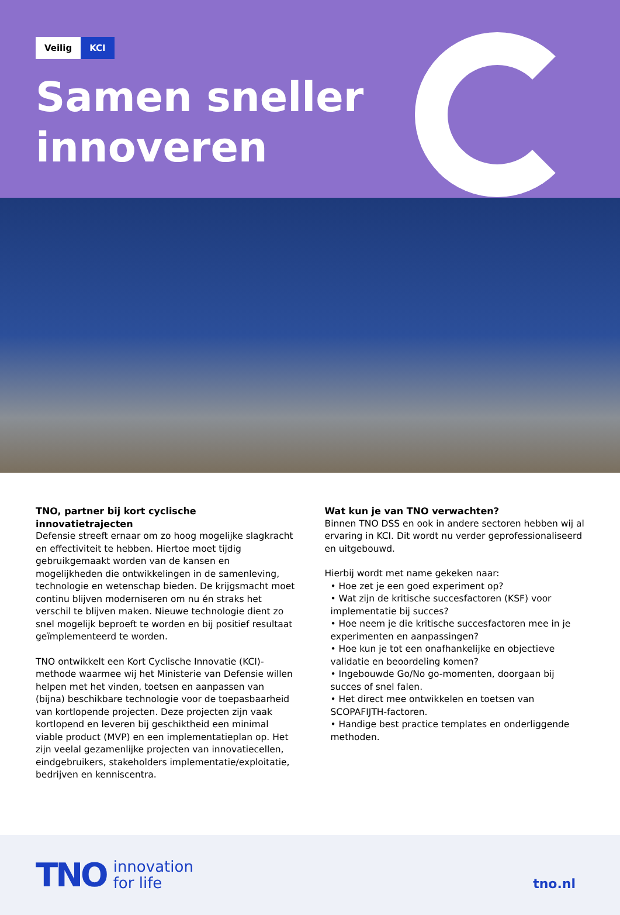Veilig KCI
Samen sneller
innoveren
TNO, partner bij kort cyclische innovatietrajecten
Defensie streeft ernaar om zo hoog mogelijke slagkracht en effectiviteit te hebben. Hiertoe moet tijdig gebruikgemaakt worden van de kansen en mogelijkheden die ontwikkelingen in de samenleving, technologie en wetenschap bieden. De krijgsmacht moet continu blijven moderniseren om nu én straks het verschil te blijven maken. Nieuwe technologie dient zo snel mogelijk beproeft te worden en bij positief resultaat geïmplementeerd te worden.
TNO ontwikkelt een Kort Cyclische Innovatie (KCI)-methode waarmee wij het Ministerie van Defensie willen helpen met het vinden, toetsen en aanpassen van (bijna) beschikbare technologie voor de toepasbaarheid van kortlopende projecten. Deze projecten zijn vaak kortlopend en leveren bij geschiktheid een minimal viable product (MVP) en een implementatieplan op. Het zijn veelal gezamenlijke projecten van innovatiecellen, eindgebruikers, stakeholders implementatie/exploitatie, bedrijven en kenniscentra.
Wat kun je van TNO verwachten?
Binnen TNO DSS en ook in andere sectoren hebben wij al ervaring in KCI. Dit wordt nu verder geprofessionaliseerd en uitgebouwd.
Hierbij wordt met name gekeken naar:
• Hoe zet je een goed experiment op?
• Wat zijn de kritische succesfactoren (KSF) voor implementatie bij succes?
• Hoe neem je die kritische succesfactoren mee in je experimenten en aanpassingen?
• Hoe kun je tot een onafhankelijke en objectieve validatie en beoordeling komen?
• Ingebouwde Go/No go-momenten, doorgaan bij succes of snel falen.
• Het direct mee ontwikkelen en toetsen van SCOPAFIJTH-factoren.
• Handige best practice templates en onderliggende methoden.
TNO innovation
for life
tno.nl